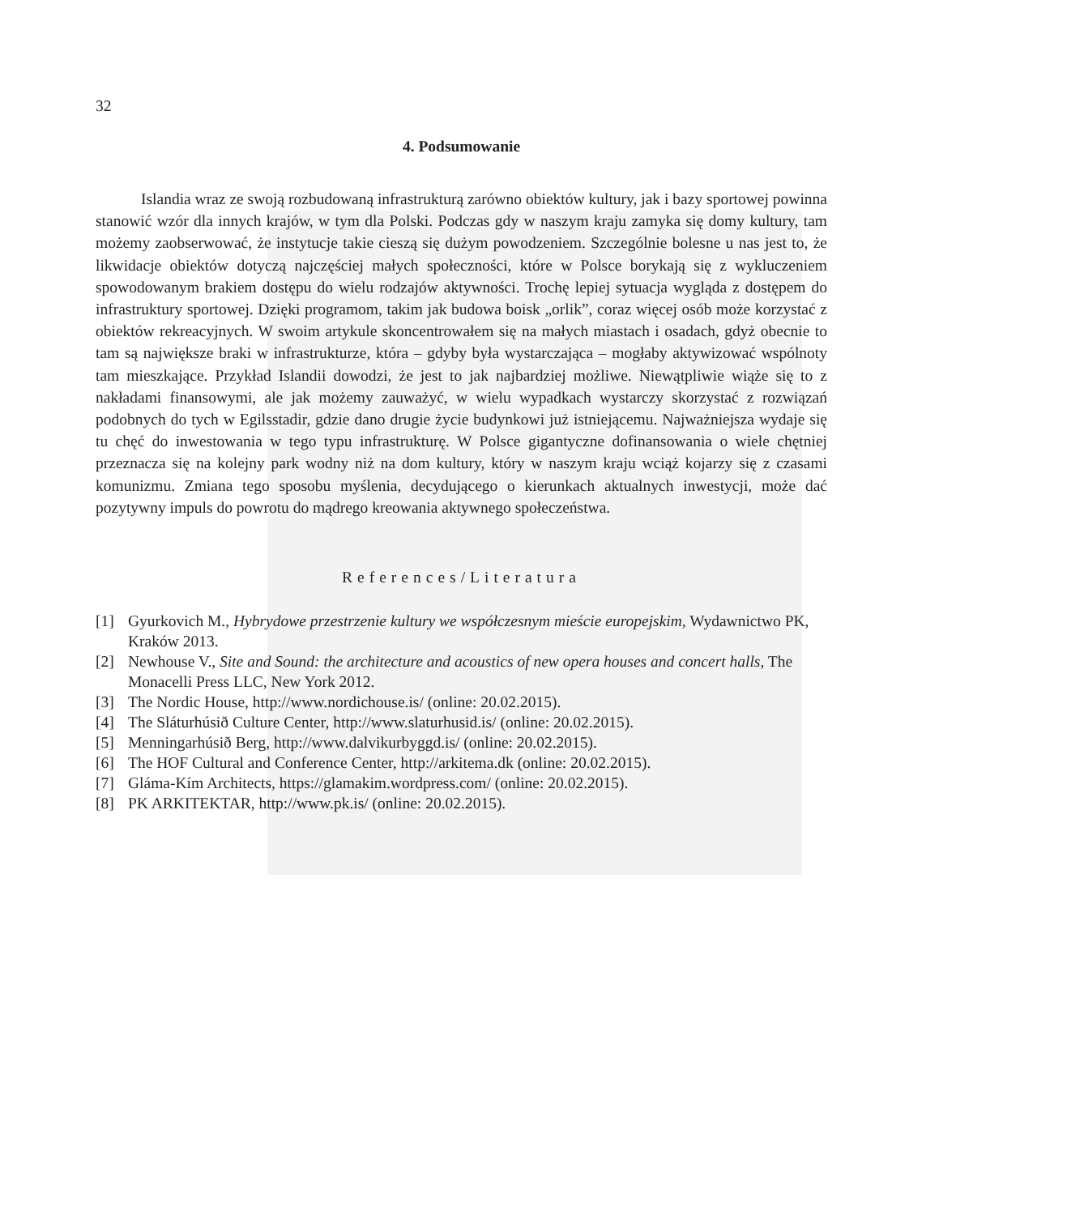32
4. Podsumowanie
Islandia wraz ze swoją rozbudowaną infrastrukturą zarówno obiektów kultury, jak i bazy sportowej powinna stanowić wzór dla innych krajów, w tym dla Polski. Podczas gdy w naszym kraju zamyka się domy kultury, tam możemy zaobserwować, że instytucje takie cieszą się dużym powodzeniem. Szczególnie bolesne u nas jest to, że likwidacje obiektów dotyczą najczęściej małych społeczności, które w Polsce borykają się z wykluczeniem spowodowanym brakiem dostępu do wielu rodzajów aktywności. Trochę lepiej sytuacja wygląda z dostępem do infrastruktury sportowej. Dzięki programom, takim jak budowa boisk „orlik”, coraz więcej osób może korzystać z obiektów rekreacyjnych. W swoim artykule skoncentrowałem się na małych miastach i osadach, gdyż obecnie to tam są największe braki w infrastrukturze, która – gdyby była wystarczająca – mogłaby aktywizować wspólnoty tam mieszkające. Przykład Islandii dowodzi, że jest to jak najbardziej możliwe. Niewątpliwie wiąże się to z nakładami finansowymi, ale jak możemy zauważyć, w wielu wypadkach wystarczy skorzystać z rozwiązań podobnych do tych w Egilsstadir, gdzie dano drugie życie budynkowi już istniejącemu. Najważniejsza wydaje się tu chęć do inwestowania w tego typu infrastrukturę. W Polsce gigantyczne dofinansowania o wiele chętniej przeznacza się na kolejny park wodny niż na dom kultury, który w naszym kraju wciąż kojarzy się z czasami komunizmu. Zmiana tego sposobu myślenia, decydującego o kierunkach aktualnych inwestycji, może dać pozytywny impuls do powrotu do mądrego kreowania aktywnego społeczeństwa.
References/Literatura
[1] Gyurkovich M., Hybrydowe przestrzenie kultury we współczesnym mieście europejskim, Wydawnictwo PK, Kraków 2013.
[2] Newhouse V., Site and Sound: the architecture and acoustics of new opera houses and concert halls, The Monacelli Press LLC, New York 2012.
[3] The Nordic House, http://www.nordichouse.is/ (online: 20.02.2015).
[4] The Sláturhúsið Culture Center, http://www.slaturhusid.is/ (online: 20.02.2015).
[5] Menningarhúsið Berg, http://www.dalvikurbyggd.is/ (online: 20.02.2015).
[6] The HOF Cultural and Conference Center, http://arkitema.dk (online: 20.02.2015).
[7] Gláma-Kím Architects, https://glamakim.wordpress.com/ (online: 20.02.2015).
[8] PK ARKITEKTAR, http://www.pk.is/ (online: 20.02.2015).